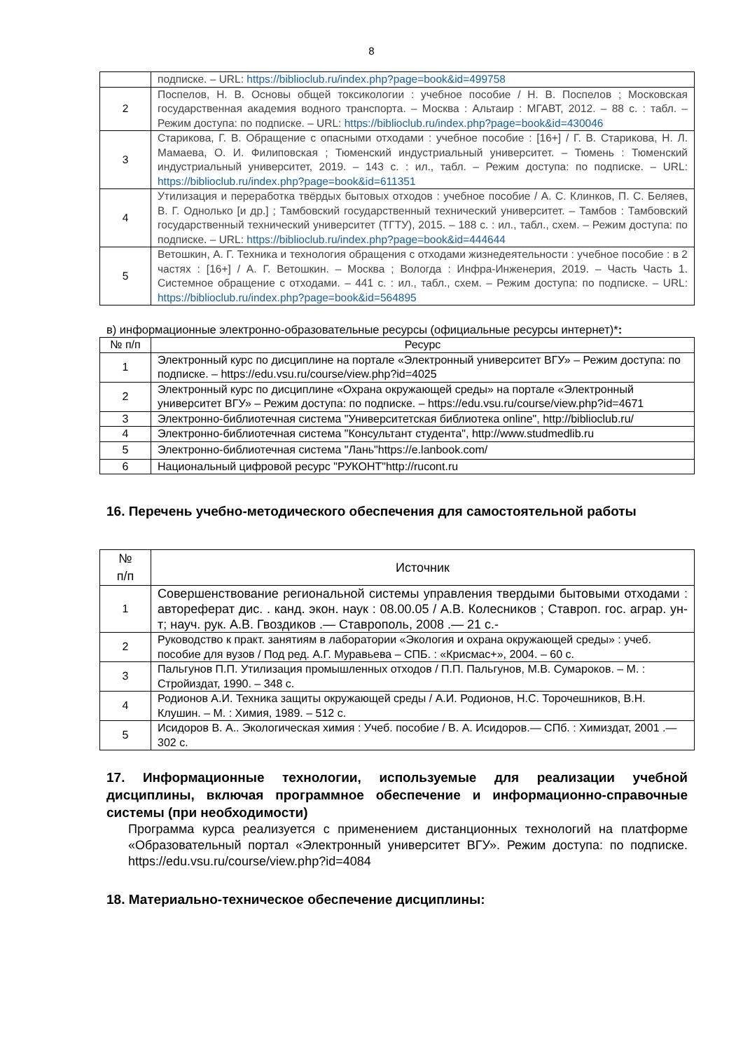8
| | подписке. – URL: https://biblioclub.ru/index.php?page=book&id=499758 |
| 2 | Поспелов, Н. В. Основы общей токсикологии : учебное пособие / Н. В. Поспелов ; Московская государственная академия водного транспорта. – Москва : Альтаир : МГАВТ, 2012. – 88 с. : табл. – Режим доступа: по подписке. – URL: https://biblioclub.ru/index.php?page=book&id=430046 |
| 3 | Старикова, Г. В. Обращение с опасными отходами : учебное пособие : [16+] / Г. В. Старикова, Н. Л. Мамаева, О. И. Филиповская ; Тюменский индустриальный университет. – Тюмень : Тюменский индустриальный университет, 2019. – 143 с. : ил., табл. – Режим доступа: по подписке. – URL: https://biblioclub.ru/index.php?page=book&id=611351 |
| 4 | Утилизация и переработка твёрдых бытовых отходов : учебное пособие / А. С. Клинков, П. С. Беляев, В. Г. Однолько [и др.] ; Тамбовский государственный технический университет. – Тамбов : Тамбовский государственный технический университет (ТГТУ), 2015. – 188 с. : ил., табл., схем. – Режим доступа: по подписке. – URL: https://biblioclub.ru/index.php?page=book&id=444644 |
| 5 | Ветошкин, А. Г. Техника и технология обращения с отходами жизнедеятельности : учебное пособие : в 2 частях : [16+] / А. Г. Ветошкин. – Москва ; Вологда : Инфра-Инженерия, 2019. – Часть Часть 1. Системное обращение с отходами. – 441 с. : ил., табл., схем. – Режим доступа: по подписке. – URL: https://biblioclub.ru/index.php?page=book&id=564895 |
в) информационные электронно-образовательные ресурсы (официальные ресурсы интернет)*:
| № п/п | Ресурс |
| --- | --- |
| 1 | Электронный курс по дисциплине на портале «Электронный университет ВГУ» – Режим доступа: по подписке. – https://edu.vsu.ru/course/view.php?id=4025 |
| 2 | Электронный курс по дисциплине «Охрана окружающей среды» на портале «Электронный университет ВГУ» – Режим доступа: по подписке. – https://edu.vsu.ru/course/view.php?id=4671 |
| 3 | Электронно-библиотечная система "Университетская библиотека online", http://biblioclub.ru/ |
| 4 | Электронно-библиотечная система "Консультант студента", http://www.studmedlib.ru |
| 5 | Электронно-библиотечная система "Лань"https://e.lanbook.com/ |
| 6 | Национальный цифровой ресурс "РУКОНТ"http://rucont.ru |
16. Перечень учебно-методического обеспечения для самостоятельной работы
| № п/п | Источник |
| --- | --- |
| 1 | Совершенствование региональной системы управления твердыми бытовыми отходами : автореферат дис. . канд. экон. наук : 08.00.05 / А.В. Колесников ; Ставроп. гос. аграр. ун-т; науч. рук. А.В. Гвоздиков .— Ставрополь, 2008 .— 21 с.- |
| 2 | Руководство к практ. занятиям в лаборатории «Экология и охрана окружающей среды» : учеб. пособие для вузов / Под ред. А.Г. Муравьева – СПБ. : «Крисмас+», 2004. – 60 с. |
| 3 | Пальгунов П.П. Утилизация промышленных отходов / П.П. Пальгунов, М.В. Сумароков. – М. : Стройиздат, 1990. – 348 с. |
| 4 | Родионов А.И. Техника защиты окружающей среды / А.И. Родионов, Н.С. Торочешников, В.Н. Клушин. – М. : Химия, 1989. – 512 с. |
| 5 | Исидоров В. А.. Экологическая химия : Учеб. пособие / В. А. Исидоров.— СПб. : Химиздат, 2001 .— 302 с. |
17. Информационные технологии, используемые для реализации учебной дисциплины, включая программное обеспечение и информационно-справочные системы (при необходимости)
Программа курса реализуется с применением дистанционных технологий на платформе «Образовательный портал «Электронный университет ВГУ». Режим доступа: по подписке. https://edu.vsu.ru/course/view.php?id=4084
18. Материально-техническое обеспечение дисциплины: